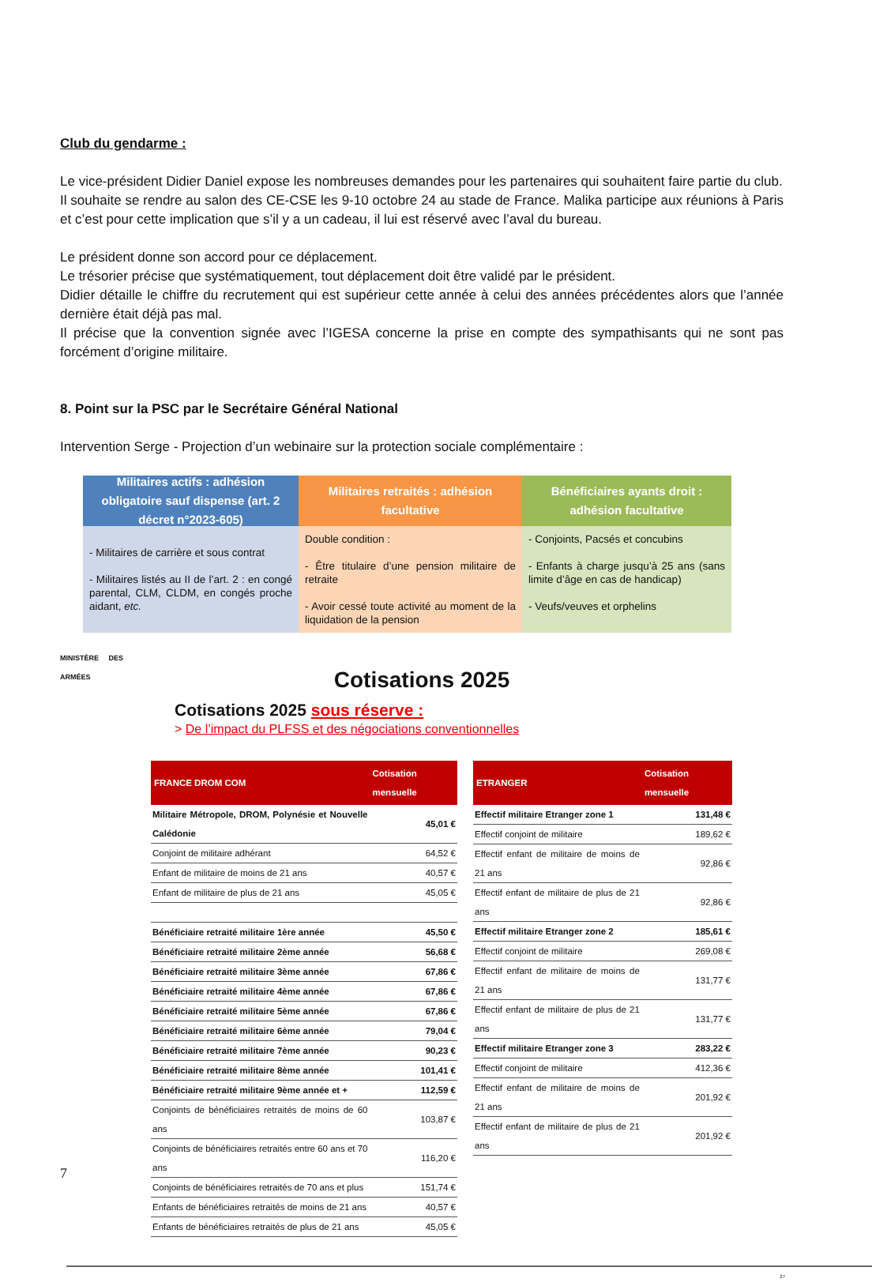Club du gendarme :
Le vice-président Didier Daniel expose les nombreuses demandes pour les partenaires qui souhaitent faire partie du club.
Il souhaite se rendre au salon des CE-CSE les 9-10 octobre 24 au stade de France. Malika participe aux réunions à Paris et c’est pour cette implication que s’il y a un cadeau, il lui est réservé avec l’aval du bureau.
Le président donne son accord pour ce déplacement.
Le trésorier précise que systématiquement, tout déplacement doit être validé par le président.
Didier détaille le chiffre du recrutement qui est supérieur cette année à celui des années précédentes alors que l’année dernière était déjà pas mal.
Il précise que la convention signée avec l’IGESA concerne la prise en compte des sympathisants qui ne sont pas forcément d’origine militaire.
8. Point sur la PSC par le Secrétaire Général National
Intervention Serge - Projection d’un webinaire sur la protection sociale complémentaire :
Militaires actifs : adhésion obligatoire sauf dispense (art. 2 décret n°2023-605)
Militaires retraités : adhésion facultative
Bénéficiaires ayants droit : adhésion facultative
- Militaires de carrière et sous contrat
- Militaires listés au II de l’art. 2 : en congé parental, CLM, CLDM, en congés proche aidant, etc.
Double condition :
- Être titulaire d’une pension militaire de retraite
- Avoir cessé toute activité au moment de la liquidation de la pension
- Conjoints, Pacsés et concubins
- Enfants à charge jusqu’à 25 ans (sans limite d’âge en cas de handicap)
- Veufs/veuves et orphelins
MINISTÈRE DES ARMÉES
Cotisations 2025
Cotisations 2025 sous réserve :
> De l’impact du PLFSS et des négociations conventionnelles
| FRANCE DROM COM | Cotisation mensuelle |
| --- | --- |
| Militaire Métropole, DROM, Polynésie et Nouvelle Calédonie | 45,01 € |
| Conjoint de militaire adhérant | 64,52 € |
| Enfant de militaire de moins de 21 ans | 40,57 € |
| Enfant de militaire de plus de 21 ans | 45,05 € |
| Bénéficiaire retraité militaire 1ère année | 45,50 € |
| Bénéficiaire retraité militaire 2ème année | 56,68 € |
| Bénéficiaire retraité militaire 3ème année | 67,86 € |
| Bénéficiaire retraité militaire 4ème année | 67,86 € |
| Bénéficiaire retraité militaire 5ème année | 67,86 € |
| Bénéficiaire retraité militaire 6ème année | 79,04 € |
| Bénéficiaire retraité militaire 7ème année | 90,23 € |
| Bénéficiaire retraité militaire 8ème année | 101,41 € |
| Bénéficiaire retraité militaire 9ème année et + | 112,59 € |
| Conjoints de bénéficiaires retraités de moins de 60 ans | 103,87 € |
| Conjoints de bénéficiaires retraités entre 60 ans et 70 ans | 116,20 € |
| Conjoints de bénéficiaires retraités de 70 ans et plus | 151,74 € |
| Enfants de bénéficiaires retraités de moins de 21 ans | 40,57 € |
| Enfants de bénéficiaires retraités de plus de 21 ans | 45,05 € |
| ETRANGER | Cotisation mensuelle |
| --- | --- |
| Effectif militaire Etranger zone 1 | 131,48 € |
| Effectif conjoint de militaire | 189,62 € |
| Effectif enfant de militaire de moins de 21 ans | 92,86 € |
| Effectif enfant de militaire de plus de 21 ans | 92,86 € |
| Effectif militaire Etranger zone 2 | 185,61 € |
| Effectif conjoint de militaire | 269,08 € |
| Effectif enfant de militaire de moins de 21 ans | 131,77 € |
| Effectif enfant de militaire de plus de 21 ans | 131,77 € |
| Effectif militaire Etranger zone 3 | 283,22 € |
| Effectif conjoint de militaire | 412,36 € |
| Effectif enfant de militaire de moins de 21 ans | 201,92 € |
| Effectif enfant de militaire de plus de 21 ans | 201,92 € |
27
7